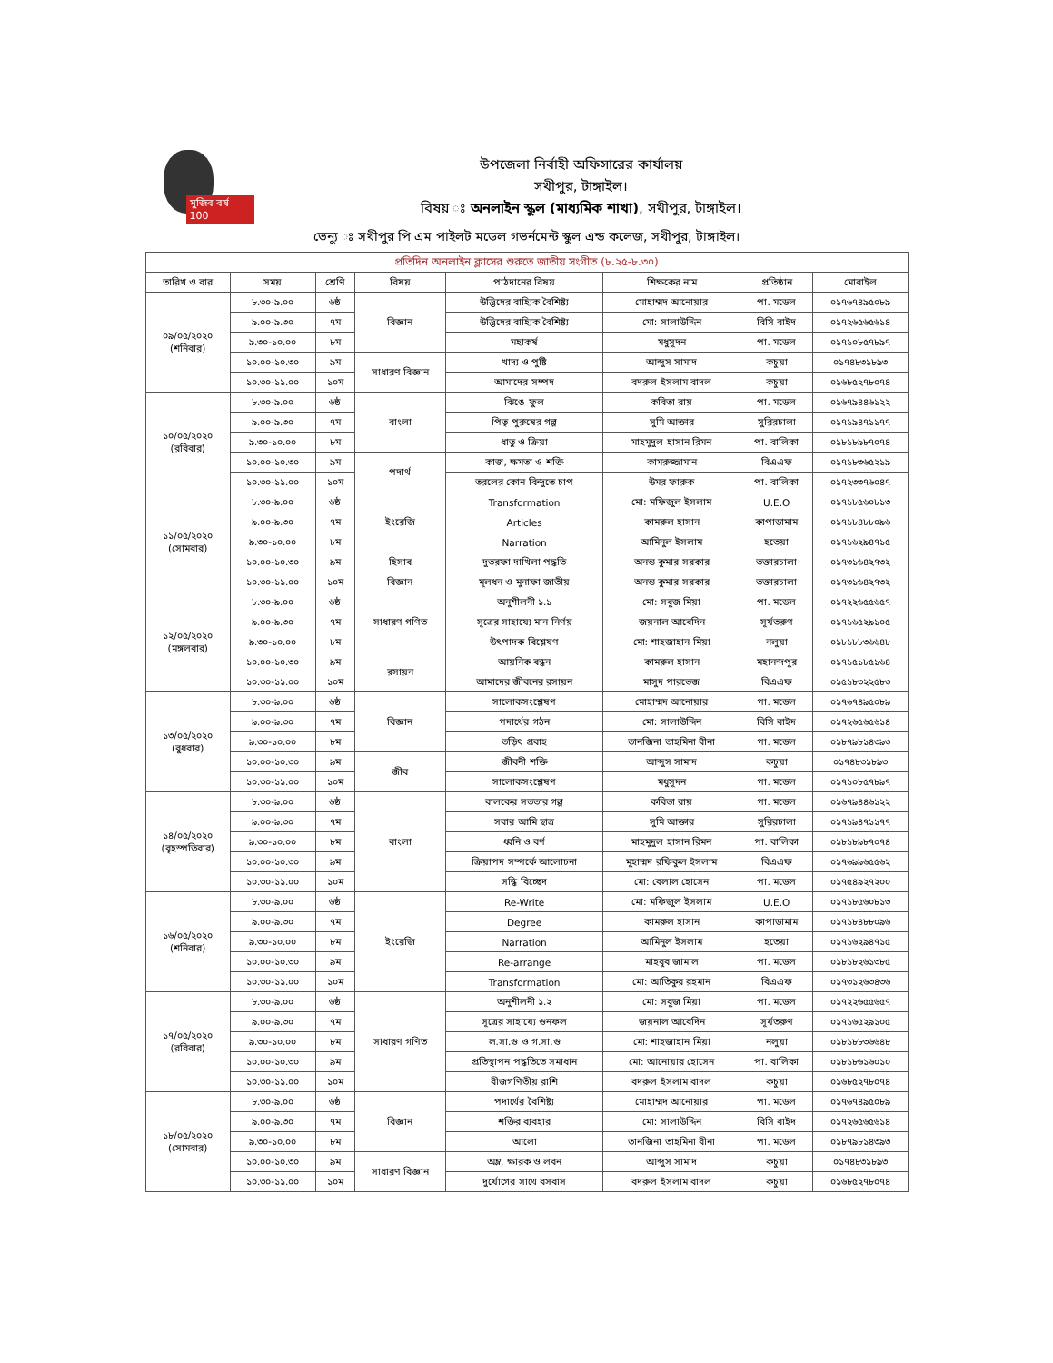মুজিব বর্ষ 100
উপজেলা নির্বাহী অফিসারের কার্যালয়
সখীপুর, টাঙ্গাইল।
বিষয় ঃ অনলাইন স্কুল (মাধ্যমিক শাখা), সখীপুর, টাঙ্গাইল।
ভেন্যু ঃ সখীপুর পি এম পাইলট মডেল গভর্নমেন্ট স্কুল এন্ড কলেজ, সখীপুর, টাঙ্গাইল।
| প্রতিদিন অনলাইন ক্লাসের শুরুতে জাতীয় সংগীত (৮.২৫-৮.৩০) | | | | | | | |
| তারিখ ও বার | সময় | শ্রেণি | বিষয় | পাঠদানের বিষয় | শিক্ষকের নাম | প্রতিষ্ঠান | মোবাইল |
| ০৯/০৫/২০২০ (শনিবার) | ৮.৩০-৯.০০ | ৬ষ্ঠ | বিজ্ঞান | উদ্ভিদের বাহ্যিক বৈশিষ্ট্য | মোহাম্মদ আনোয়ার | পা. মডেল | ০১৭৬৭৪৯৫০৮৯ |
| | ৯.০০-৯.৩০ | ৭ম | | উদ্ভিদের বাহ্যিক বৈশিষ্ট্য | মো: সালাউদ্দিন | বিসি বাইদ | ০১৭২৬৫৬৫৬১৪ |
| | ৯.৩০-১০.০০ | ৮ম | | মহাকর্ষ | মধুসূদন | পা. মডেল | ০১৭১০৮৫৭৮৯৭ |
| | ১০.০০-১০.৩০ | ৯ম | সাধারণ বিজ্ঞান | খাদ্য ও পুষ্টি | আব্দুস সামাদ | কচুয়া | ০১৭৪৮৩১৮৯৩ |
| | ১০.৩০-১১.০০ | ১০ম | | আমাদের সম্পদ | বদরুল ইসলাম বাদল | কচুয়া | ০১৬৮৫২৭৮০৭৪ |
| ১০/০৫/২০২০ (রবিবার) | ৮.৩০-৯.০০ | ৬ষ্ঠ | বাংলা | ঝিঙে ফুল | কবিতা রায় | পা. মডেল | ০১৬৭৯৪৪৬১২২ |
| | ৯.০০-৯.৩০ | ৭ম | | পিতৃ পুরুষের গল্প | সুমি আক্তার | সুরিরচালা | ০১৭১৯৪৭১১৭৭ |
| | ৯.৩০-১০.০০ | ৮ম | | ধাতু ও ক্রিয়া | মাহমুদুল হাসান রিমন | পা. বালিকা | ০১৮১৮৯৮৭০৭৪ |
| | ১০.০০-১০.৩০ | ৯ম | পদার্থ | কাজ, ক্ষমতা ও শক্তি | কামরুজ্জামান | বিএএফ | ০১৭১৮৩৬৫২১৯ |
| | ১০.৩০-১১.০০ | ১০ম | | তরলের কোন বিন্দুতে চাপ | উমর ফারুক | পা. বালিকা | ০১৭২৩৩৭৬০৪৭ |
| ১১/০৫/২০২০ (সোমবার) | ৮.৩০-৯.০০ | ৬ষ্ঠ | ইংরেজি | Transformation | মো: মফিজুল ইসলাম | U.E.O | ০১৭১৮৫৬০৮১৩ |
| | ৯.০০-৯.৩০ | ৭ম | | Articles | কামরুল হাসান | কাপাডামাম | ০১৭১৮৪৮৮০৯৬ |
| | ৯.৩০-১০.০০ | ৮ম | | Narration | আমিনুল ইসলাম | হতেয়া | ০১৭১৬২৯৪৭১৫ |
| | ১০.০০-১০.৩০ | ৯ম | হিসাব | দুতরফা দাখিলা পদ্ধতি | অনন্ত কুমার সরকার | তক্তারচালা | ০১৭৩১৬৪২৭৩২ |
| | ১০.৩০-১১.০০ | ১০ম | বিজ্ঞান | মূলধন ও মুনাফা জাতীয় | অনন্ত কুমার সরকার | তক্তারচালা | ০১৭৩১৬৪২৭৩২ |
| ১২/০৫/২০২০ (মঙ্গলবার) | ৮.৩০-৯.০০ | ৬ষ্ঠ | সাধারণ গণিত | অনুশীলনী ১.১ | মো: সবুজ মিয়া | পা. মডেল | ০১৭২২৬৫৫৬৫৭ |
| | ৯.০০-৯.৩০ | ৭ম | | সূত্রের সাহায্যে মান নির্ণয় | জয়নাল আবেদিন | সূর্যতরুণ | ০১৭১৬৫২৯১০৫ |
| | ৯.৩০-১০.০০ | ৮ম | | উৎপাদক বিশ্লেষণ | মো: শাহজাহান মিয়া | নলুয়া | ০১৮১৮৮৩৬৬৪৮ |
| | ১০.০০-১০.৩০ | ৯ম | রসায়ন | আয়নিক বন্ধন | কামরুল হাসান | মহানন্দপুর | ০১৭১৫১৮৫১৬৪ |
| | ১০.৩০-১১.০০ | ১০ম | | আমাদের জীবনের রসায়ন | মাসুদ পারভেজ | বিএএফ | ০১৫১৮৩২২৫৮৩ |
| ১৩/০৫/২০২০ (বুধবার) | ৮.৩০-৯.০০ | ৬ষ্ঠ | বিজ্ঞান | সালোকসংশ্লেষণ | মোহাম্মদ আনোয়ার | পা. মডেল | ০১৭৬৭৪৯৫০৮৯ |
| | ৯.০০-৯.৩০ | ৭ম | | পদার্থের গঠন | মো: সালাউদ্দিন | বিসি বাইদ | ০১৭২৬৫৬৫৬১৪ |
| | ৯.৩০-১০.০০ | ৮ম | | তড়িৎ প্রবাহ | তানজিনা তাহমিনা বীনা | পা. মডেল | ০১৮৭৯৮১৪৩৯৩ |
| | ১০.০০-১০.৩০ | ৯ম | জীব | জীবনী শক্তি | আব্দুস সামাদ | কচুয়া | ০১৭৪৮৩১৮৯৩ |
| | ১০.৩০-১১.০০ | ১০ম | | সালোকসংশ্লেষণ | মধুসূদন | পা. মডেল | ০১৭১০৮৫৭৮৯৭ |
| ১৪/০৫/২০২০ (বৃহস্পতিবার) | ৮.৩০-৯.০০ | ৬ষ্ঠ | বাংলা | বালকের সততার গল্প | কবিতা রায় | পা. মডেল | ০১৬৭৯৪৪৬১২২ |
| | ৯.০০-৯.৩০ | ৭ম | | সবার আমি ছাত্র | সুমি আক্তার | সুরিরচালা | ০১৭১৯৪৭১১৭৭ |
| | ৯.৩০-১০.০০ | ৮ম | | ধ্বনি ও বর্ণ | মাহমুদুল হাসান রিমন | পা. বালিকা | ০১৮১৮৯৮৭০৭৪ |
| | ১০.০০-১০.৩০ | ৯ম | | ক্রিয়াপদ সম্পর্কে আলোচনা | মুহাম্মদ রফিকুল ইসলাম | বিএএফ | ০১৭৬৯৯৬৫৫৬২ |
| | ১০.৩০-১১.০০ | ১০ম | | সন্ধি বিচ্ছেদ | মো: বেলাল হোসেন | পা. মডেল | ০১৭৫৪৯২৭২০০ |
| ১৬/০৫/২০২০ (শনিবার) | ৮.৩০-৯.০০ | ৬ষ্ঠ | ইংরেজি | Re-Write | মো: মফিজুল ইসলাম | U.E.O | ০১৭১৮৫৬০৮১৩ |
| | ৯.০০-৯.৩০ | ৭ম | | Degree | কামরুল হাসান | কাপাডামাম | ০১৭১৮৪৮৮০৯৬ |
| | ৯.৩০-১০.০০ | ৮ম | | Narration | আমিনুল ইসলাম | হতেয়া | ০১৭১৬২৯৪৭১৫ |
| | ১০.০০-১০.৩০ | ৯ম | | Re-arrange | মাহবুব জামাল | পা. মডেল | ০১৮১৮২৬১৩৮৫ |
| | ১০.৩০-১১.০০ | ১০ম | | Transformation | মো: আতিকুর রহমান | বিএএফ | ০১৭৩১২৬৩৪৩৬ |
| ১৭/০৫/২০২০ (রবিবার) | ৮.৩০-৯.০০ | ৬ষ্ঠ | সাধারণ গণিত | অনুশীলনী ১.২ | মো: সবুজ মিয়া | পা. মডেল | ০১৭২২৬৫৫৬৫৭ |
| | ৯.০০-৯.৩০ | ৭ম | | সূত্রের সাহায্যে গুনফল | জয়নাল আবেদিন | সূর্যতরুণ | ০১৭১৬৫২৯১০৫ |
| | ৯.৩০-১০.০০ | ৮ম | | ল.সা.গু ও গ.সা.গু | মো: শাহজাহান মিয়া | নলুয়া | ০১৮১৮৮৩৬৬৪৮ |
| | ১০.০০-১০.৩০ | ৯ম | | প্রতিস্থাপন পদ্ধতিতে সমাধান | মো: আনোয়ার হোসেন | পা. বালিকা | ০১৮১৮৬১৬০১০ |
| | ১০.৩০-১১.০০ | ১০ম | | বীজগণিতীয় রাশি | বদরুল ইসলাম বাদল | কচুয়া | ০১৬৮৫২৭৮০৭৪ |
| ১৮/০৫/২০২০ (সোমবার) | ৮.৩০-৯.০০ | ৬ষ্ঠ | বিজ্ঞান | পদার্থের বৈশিষ্ট্য | মোহাম্মদ আনোয়ার | পা. মডেল | ০১৭৬৭৪৯৫০৮৯ |
| | ৯.০০-৯.৩০ | ৭ম | | শক্তির ব্যবহার | মো: সালাউদ্দিন | বিসি বাইদ | ০১৭২৬৫৬৫৬১৪ |
| | ৯.৩০-১০.০০ | ৮ম | | আলো | তানজিনা তাহমিনা বীনা | পা. মডেল | ০১৮৭৯৮১৪৩৯৩ |
| | ১০.০০-১০.৩০ | ৯ম | সাধারণ বিজ্ঞান | অম্ল, ক্ষারক ও লবন | আব্দুস সামাদ | কচুয়া | ০১৭৪৮৩১৮৯৩ |
| | ১০.৩০-১১.০০ | ১০ম | | দুর্যোগের সাথে বসবাস | বদরুল ইসলাম বাদল | কচুয়া | ০১৬৮৫২৭৮০৭৪ |